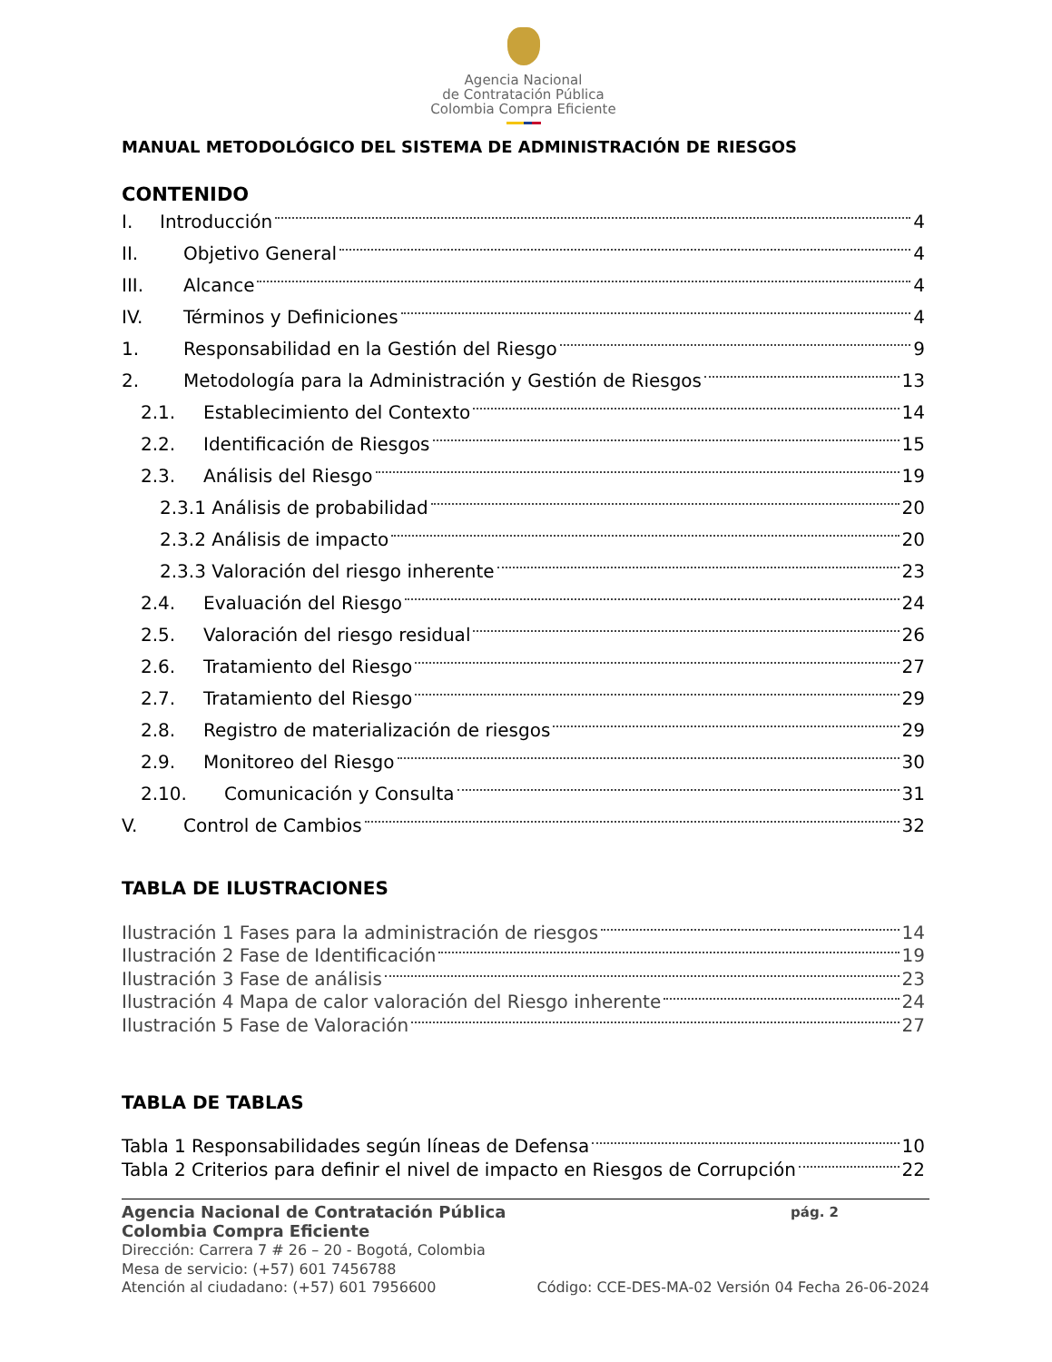Agencia Nacional
de Contratación Pública
Colombia Compra Eficiente
MANUAL METODOLÓGICO DEL SISTEMA DE ADMINISTRACIÓN DE RIESGOS
CONTENIDO
I. Introducción 4
II. Objetivo General 4
III. Alcance 4
IV. Términos y Definiciones 4
1. Responsabilidad en la Gestión del Riesgo 9
2. Metodología para la Administración y Gestión de Riesgos 13
2.1. Establecimiento del Contexto 14
2.2. Identificación de Riesgos 15
2.3. Análisis del Riesgo 19
2.3.1 Análisis de probabilidad 20
2.3.2 Análisis de impacto 20
2.3.3 Valoración del riesgo inherente 23
2.4. Evaluación del Riesgo 24
2.5. Valoración del riesgo residual 26
2.6. Tratamiento del Riesgo 27
2.7. Tratamiento del Riesgo 29
2.8. Registro de materialización de riesgos 29
2.9. Monitoreo del Riesgo 30
2.10. Comunicación y Consulta 31
V. Control de Cambios 32
TABLA DE ILUSTRACIONES
Ilustración 1 Fases para la administración de riesgos 14
Ilustración 2 Fase de Identificación 19
Ilustración 3 Fase de análisis 23
Ilustración 4 Mapa de calor valoración del Riesgo inherente 24
Ilustración 5 Fase de Valoración 27
TABLA DE TABLAS
Tabla 1 Responsabilidades según líneas de Defensa 10
Tabla 2 Criterios para definir el nivel de impacto en Riesgos de Corrupción 22
Agencia Nacional de Contratación Pública pág. 2
Colombia Compra Eficiente
Dirección: Carrera 7 # 26 – 20 - Bogotá, Colombia
Mesa de servicio: (+57) 601 7456788
Atención al ciudadano: (+57) 601 7956600 Código: CCE-DES-MA-02 Versión 04 Fecha 26-06-2024